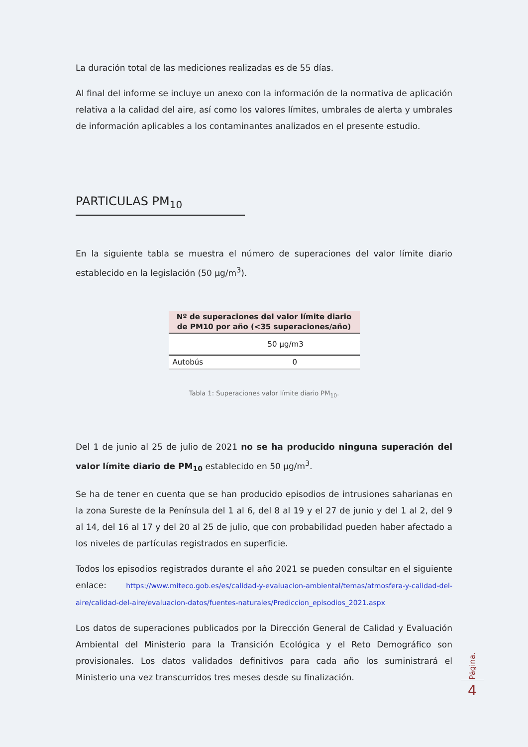La duración total de las mediciones realizadas es de 55 días.
Al final del informe se incluye un anexo con la información de la normativa de aplicación relativa a la calidad del aire, así como los valores límites, umbrales de alerta y umbrales de información aplicables a los contaminantes analizados en el presente estudio.
PARTICULAS PM<sub>10</sub>
En la siguiente tabla se muestra el número de superaciones del valor límite diario establecido en la legislación (50 µg/m<sup>3</sup>).
| Nº de superaciones del valor límite diario de PM10 por año (<35 superaciones/año) | |
| --- | --- |
| | 50 µg/m3 |
| Autobús | 0 |
Tabla 1: Superaciones valor límite diario PM<sub>10</sub>.
Del 1 de junio al 25 de julio de 2021 no se ha producido ninguna superación del valor límite diario de PM<sub>10</sub> establecido en 50 µg/m<sup>3</sup>.
Se ha de tener en cuenta que se han producido episodios de intrusiones saharianas en la zona Sureste de la Península del 1 al 6, del 8 al 19 y el 27 de junio y del 1 al 2, del 9 al 14, del 16 al 17 y del 20 al 25 de julio, que con probabilidad pueden haber afectado a los niveles de partículas registrados en superficie.
Todos los episodios registrados durante el año 2021 se pueden consultar en el siguiente enlace: https://www.miteco.gob.es/es/calidad-y-evaluacion-ambiental/temas/atmosfera-y-calidad-del-aire/calidad-del-aire/evaluacion-datos/fuentes-naturales/Prediccion_episodios_2021.aspx
Los datos de superaciones publicados por la Dirección General de Calidad y Evaluación Ambiental del Ministerio para la Transición Ecológica y el Reto Demográfico son provisionales. Los datos validados definitivos para cada año los suministrará el Ministerio una vez transcurridos tres meses desde su finalización.
Página.
4